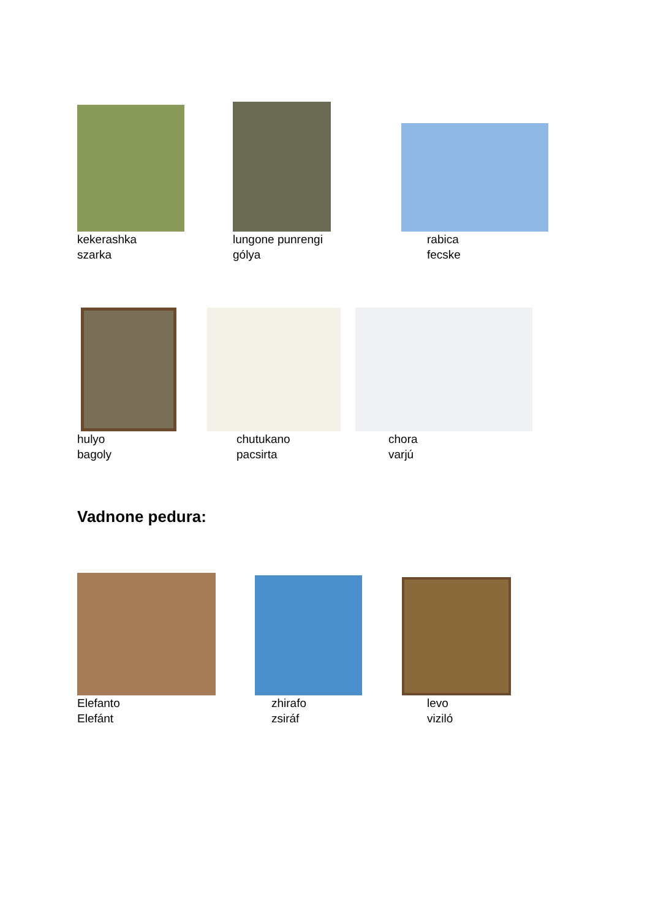kekerashka
szarka
lungone punrengi
gólya
rabica
fecske
hulyo
bagoly
chutukano
pacsirta
chora
varjú
Vadnone pedura:
Elefanto
Elefánt
zhirafo
zsiráf
levo
viziló